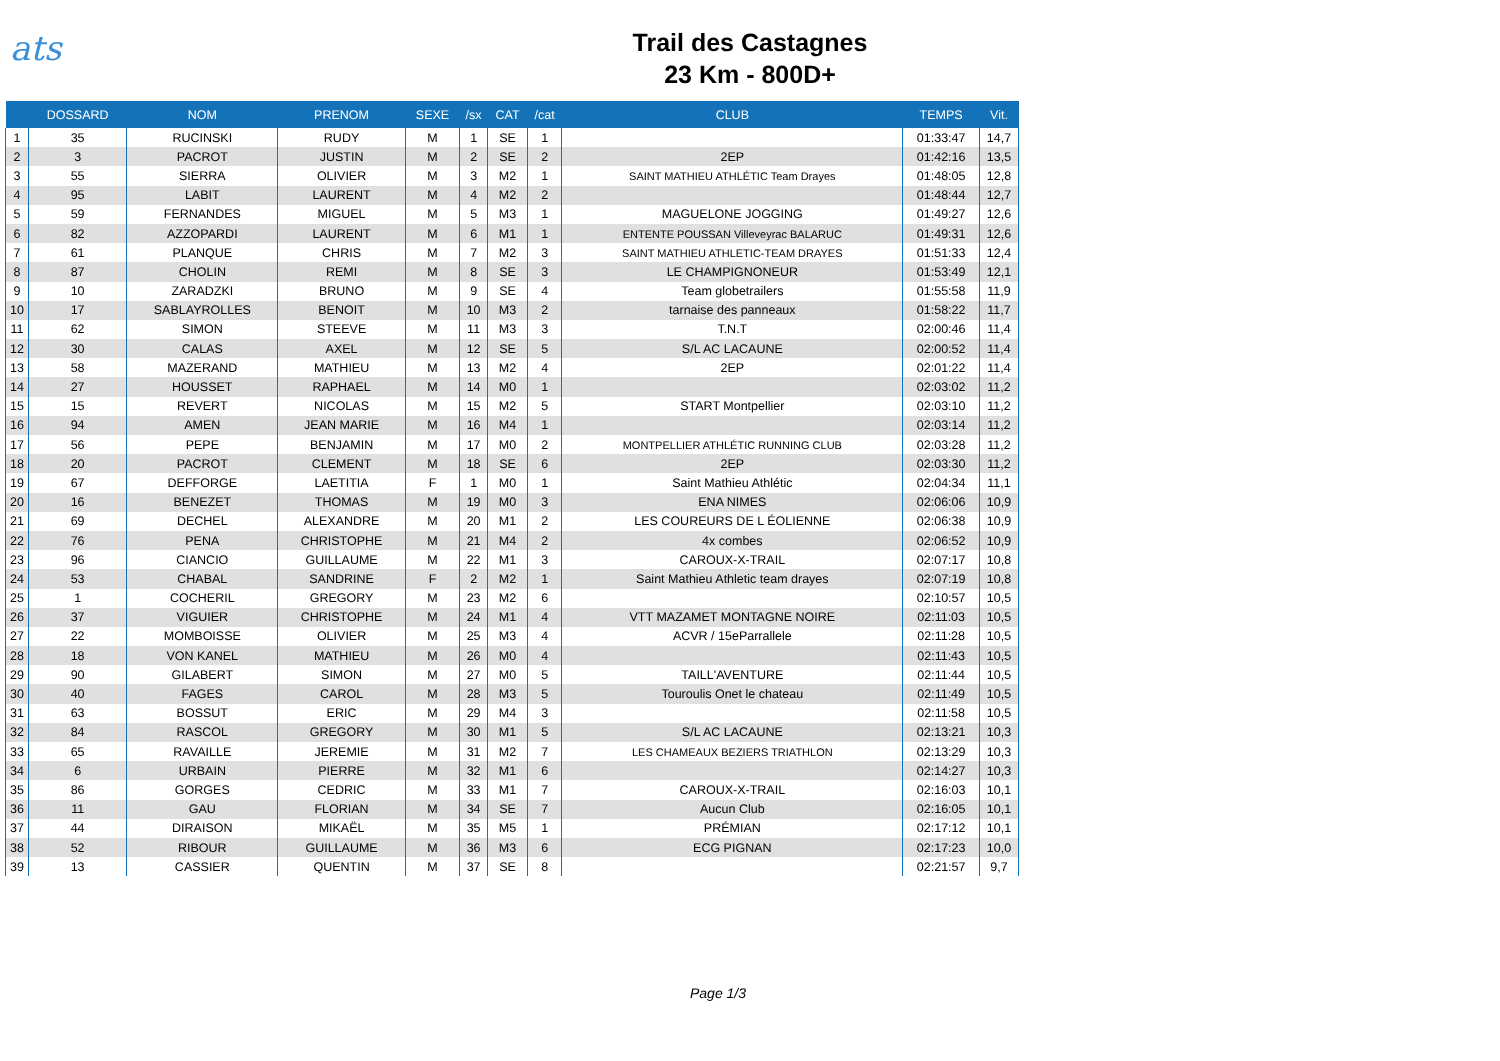ats
Trail des Castagnes
23 Km - 800D+
| | DOSSARD | NOM | PRENOM | SEXE | /sx | CAT | /cat | CLUB | TEMPS | Vit. |
| --- | --- | --- | --- | --- | --- | --- | --- | --- | --- | --- |
| 1 | 35 | RUCINSKI | RUDY | M | 1 | SE | 1 | | 01:33:47 | 14,7 |
| 2 | 3 | PACROT | JUSTIN | M | 2 | SE | 2 | 2EP | 01:42:16 | 13,5 |
| 3 | 55 | SIERRA | OLIVIER | M | 3 | M2 | 1 | SAINT MATHIEU ATHLÉTIC Team Drayes | 01:48:05 | 12,8 |
| 4 | 95 | LABIT | LAURENT | M | 4 | M2 | 2 | | 01:48:44 | 12,7 |
| 5 | 59 | FERNANDES | MIGUEL | M | 5 | M3 | 1 | MAGUELONE JOGGING | 01:49:27 | 12,6 |
| 6 | 82 | AZZOPARDI | LAURENT | M | 6 | M1 | 1 | ENTENTE POUSSAN Villeveyrac BALARUC | 01:49:31 | 12,6 |
| 7 | 61 | PLANQUE | CHRIS | M | 7 | M2 | 3 | SAINT MATHIEU ATHLETIC-TEAM DRAYES | 01:51:33 | 12,4 |
| 8 | 87 | CHOLIN | REMI | M | 8 | SE | 3 | LE CHAMPIGNONEUR | 01:53:49 | 12,1 |
| 9 | 10 | ZARADZKI | BRUNO | M | 9 | SE | 4 | Team globetrailers | 01:55:58 | 11,9 |
| 10 | 17 | SABLAYROLLES | BENOIT | M | 10 | M3 | 2 | tarnaise des panneaux | 01:58:22 | 11,7 |
| 11 | 62 | SIMON | STEEVE | M | 11 | M3 | 3 | T.N.T | 02:00:46 | 11,4 |
| 12 | 30 | CALAS | AXEL | M | 12 | SE | 5 | S/L AC LACAUNE | 02:00:52 | 11,4 |
| 13 | 58 | MAZERAND | MATHIEU | M | 13 | M2 | 4 | 2EP | 02:01:22 | 11,4 |
| 14 | 27 | HOUSSET | RAPHAEL | M | 14 | M0 | 1 | | 02:03:02 | 11,2 |
| 15 | 15 | REVERT | NICOLAS | M | 15 | M2 | 5 | START Montpellier | 02:03:10 | 11,2 |
| 16 | 94 | AMEN | JEAN MARIE | M | 16 | M4 | 1 | | 02:03:14 | 11,2 |
| 17 | 56 | PEPE | BENJAMIN | M | 17 | M0 | 2 | MONTPELLIER ATHLÉTIC RUNNING CLUB | 02:03:28 | 11,2 |
| 18 | 20 | PACROT | CLEMENT | M | 18 | SE | 6 | 2EP | 02:03:30 | 11,2 |
| 19 | 67 | DEFFORGE | LAETITIA | F | 1 | M0 | 1 | Saint Mathieu Athlétic | 02:04:34 | 11,1 |
| 20 | 16 | BENEZET | THOMAS | M | 19 | M0 | 3 | ENA NIMES | 02:06:06 | 10,9 |
| 21 | 69 | DECHEL | ALEXANDRE | M | 20 | M1 | 2 | LES COUREURS DE L ÉOLIENNE | 02:06:38 | 10,9 |
| 22 | 76 | PENA | CHRISTOPHE | M | 21 | M4 | 2 | 4x combes | 02:06:52 | 10,9 |
| 23 | 96 | CIANCIO | GUILLAUME | M | 22 | M1 | 3 | CAROUX-X-TRAIL | 02:07:17 | 10,8 |
| 24 | 53 | CHABAL | SANDRINE | F | 2 | M2 | 1 | Saint Mathieu Athletic team drayes | 02:07:19 | 10,8 |
| 25 | 1 | COCHERIL | GREGORY | M | 23 | M2 | 6 | | 02:10:57 | 10,5 |
| 26 | 37 | VIGUIER | CHRISTOPHE | M | 24 | M1 | 4 | VTT MAZAMET MONTAGNE NOIRE | 02:11:03 | 10,5 |
| 27 | 22 | MOMBOISSE | OLIVIER | M | 25 | M3 | 4 | ACVR / 15eParrallele | 02:11:28 | 10,5 |
| 28 | 18 | VON KANEL | MATHIEU | M | 26 | M0 | 4 | | 02:11:43 | 10,5 |
| 29 | 90 | GILABERT | SIMON | M | 27 | M0 | 5 | TAILL'AVENTURE | 02:11:44 | 10,5 |
| 30 | 40 | FAGES | CAROL | M | 28 | M3 | 5 | Touroulis Onet le chateau | 02:11:49 | 10,5 |
| 31 | 63 | BOSSUT | ERIC | M | 29 | M4 | 3 | | 02:11:58 | 10,5 |
| 32 | 84 | RASCOL | GREGORY | M | 30 | M1 | 5 | S/L AC LACAUNE | 02:13:21 | 10,3 |
| 33 | 65 | RAVAILLE | JEREMIE | M | 31 | M2 | 7 | LES CHAMEAUX BEZIERS TRIATHLON | 02:13:29 | 10,3 |
| 34 | 6 | URBAIN | PIERRE | M | 32 | M1 | 6 | | 02:14:27 | 10,3 |
| 35 | 86 | GORGES | CEDRIC | M | 33 | M1 | 7 | CAROUX-X-TRAIL | 02:16:03 | 10,1 |
| 36 | 11 | GAU | FLORIAN | M | 34 | SE | 7 | Aucun Club | 02:16:05 | 10,1 |
| 37 | 44 | DIRAISON | MIKAËL | M | 35 | M5 | 1 | PRÉMIAN | 02:17:12 | 10,1 |
| 38 | 52 | RIBOUR | GUILLAUME | M | 36 | M3 | 6 | ECG PIGNAN | 02:17:23 | 10,0 |
| 39 | 13 | CASSIER | QUENTIN | M | 37 | SE | 8 | | 02:21:57 | 9,7 |
Page 1/3